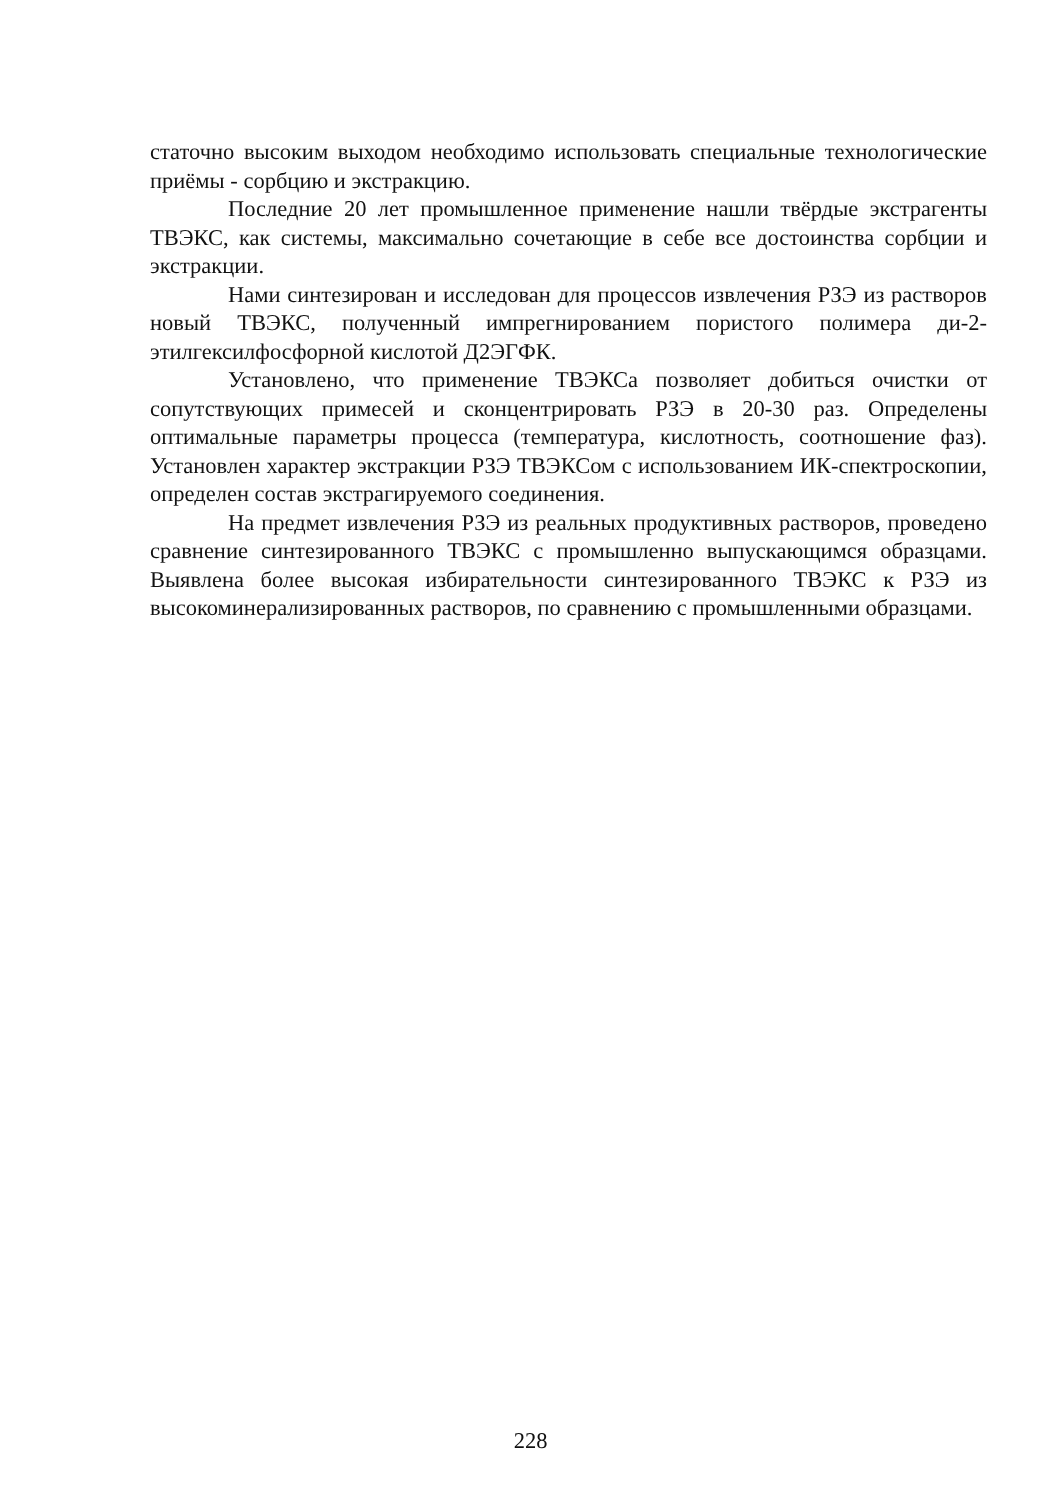статочно высоким выходом необходимо использовать специальные технологические приёмы - сорбцию и экстракцию.
Последние 20 лет промышленное применение нашли твёрдые экстрагенты ТВЭКС, как системы, максимально сочетающие в себе все достоинства сорбции и экстракции.
Нами синтезирован и исследован для процессов извлечения РЗЭ из растворов новый ТВЭКС, полученный импрегнированием пористого полимера ди-2-этилгексилфосфорной кислотой Д2ЭГФК.
Установлено, что применение ТВЭКСа позволяет добиться очистки от сопутствующих примесей и сконцентрировать РЗЭ в 20-30 раз. Определены оптимальные параметры процесса (температура, кислотность, соотношение фаз). Установлен характер экстракции РЗЭ ТВЭКСом с использованием ИК-спектроскопии, определен состав экстрагируемого соединения.
На предмет извлечения РЗЭ из реальных продуктивных растворов, проведено сравнение синтезированного ТВЭКС с промышленно выпускающимся образцами. Выявлена более высокая избирательности синтезированного ТВЭКС к РЗЭ из высокоминерализированных растворов, по сравнению с промышленными образцами.
228